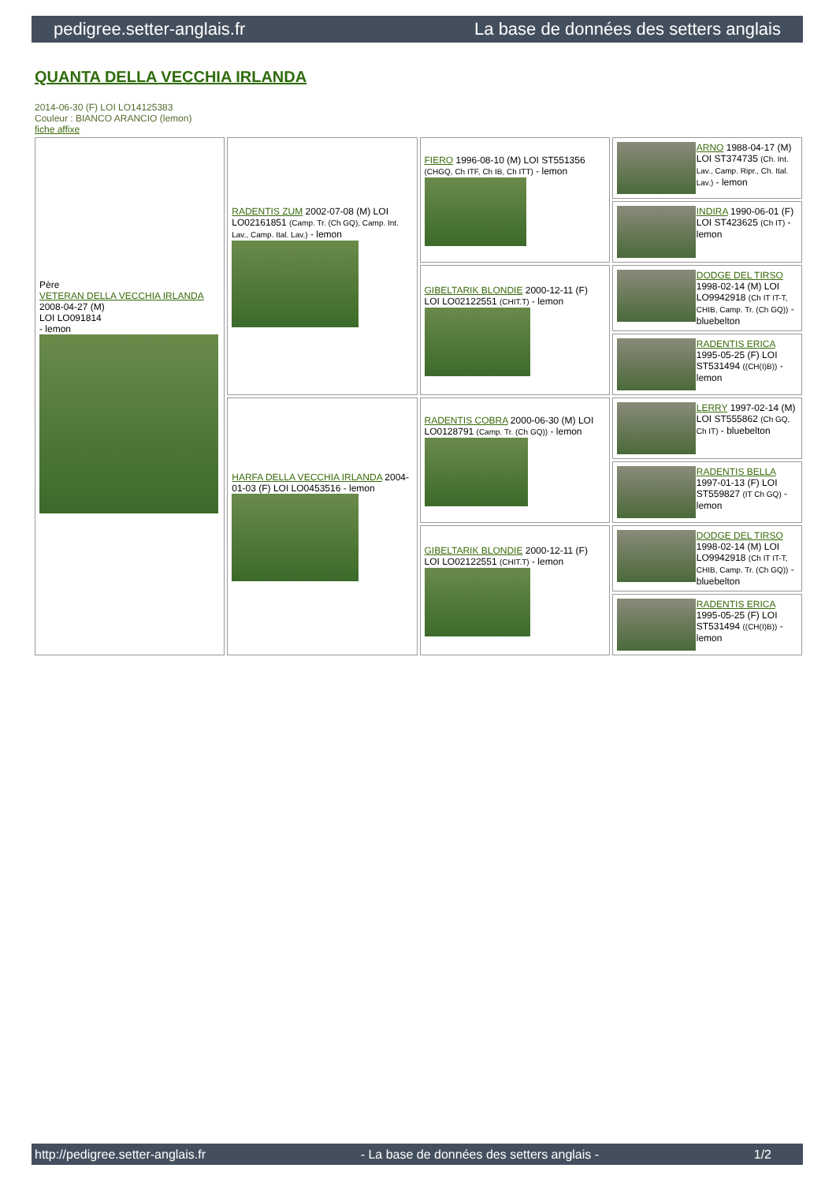pedigree.setter-anglais.fr La base de données des setters anglais
QUANTA DELLA VECCHIA IRLANDA
2014-06-30 (F) LOI LO14125383
Couleur : BIANCO ARANCIO (lemon)
fiche affixe
| Père VETERAN DELLA VECCHIA IRLANDA 2008-04-27 (M) LOI LO091814 - lemon | RADENTIS ZUM 2002-07-08 (M) LOI LO02161851 (Camp. Tr. (Ch GQ), Camp. Int. Lav., Camp. Ital. Lav.) - lemon | FIERO 1996-08-10 (M) LOI ST551356 (CHGQ, Ch ITF, Ch IB, Ch ITT) - lemon | ARNO 1988-04-17 (M) LOI ST374735 (Ch. Int. Lav., Camp. Ripr., Ch. Ital. Lav.) - lemon |
| | | | INDIRA 1990-06-01 (F) LOI ST423625 (Ch IT) - lemon |
| | | GIBELTARIK BLONDIE 2000-12-11 (F) LOI LO02122551 (CHIT.T) - lemon | DODGE DEL TIRSO 1998-02-14 (M) LOI LO9942918 (Ch IT IT-T, CHIB, Camp. Tr. (Ch GQ)) - bluebelton |
| | | | RADENTIS ERICA 1995-05-25 (F) LOI ST531494 ((CH(I)B)) - lemon |
| | HARFA DELLA VECCHIA IRLANDA 2004-01-03 (F) LOI LO0453516 - lemon | RADENTIS COBRA 2000-06-30 (M) LOI LO0128791 (Camp. Tr. (Ch GQ)) - lemon | LERRY 1997-02-14 (M) LOI ST555862 (Ch GQ, Ch IT) - bluebelton |
| | | | RADENTIS BELLA 1997-01-13 (F) LOI ST559827 (IT Ch GQ) - lemon |
| | | GIBELTARIK BLONDIE 2000-12-11 (F) LOI LO02122551 (CHIT.T) - lemon | DODGE DEL TIRSO 1998-02-14 (M) LOI LO9942918 (Ch IT IT-T, CHIB, Camp. Tr. (Ch GQ)) - bluebelton |
| | | | RADENTIS ERICA 1995-05-25 (F) LOI ST531494 ((CH(I)B)) - lemon |
http://pedigree.setter-anglais.fr - La base de données des setters anglais - 1/2